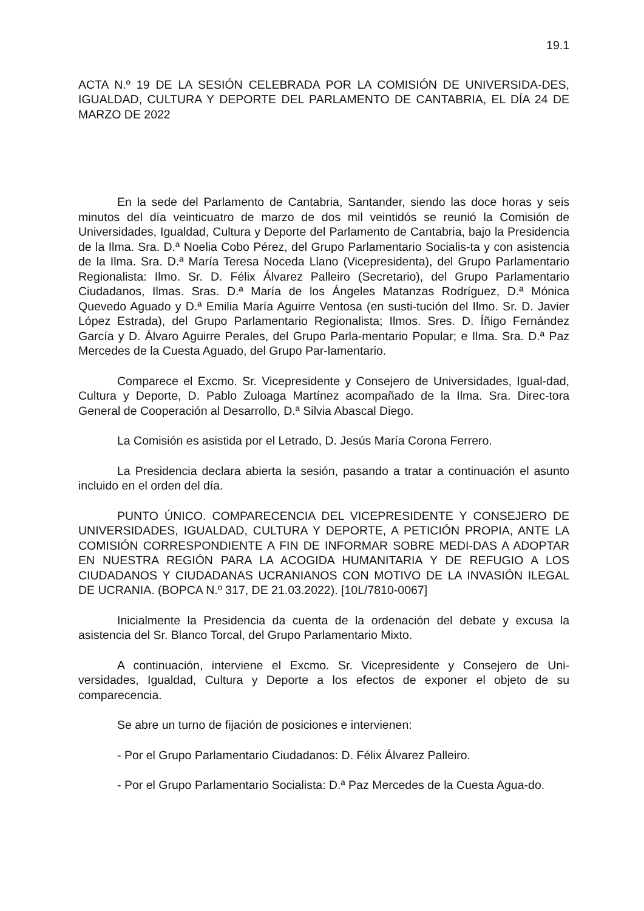19.1
ACTA N.º 19 DE LA SESIÓN CELEBRADA POR LA COMISIÓN DE UNIVERSIDA-DES, IGUALDAD, CULTURA Y DEPORTE DEL PARLAMENTO DE CANTABRIA, EL DÍA 24 DE MARZO DE 2022
En la sede del Parlamento de Cantabria, Santander, siendo las doce horas y seis minutos del día veinticuatro de marzo de dos mil veintidós se reunió la Comisión de Universidades, Igualdad, Cultura y Deporte del Parlamento de Cantabria, bajo la Presidencia de la Ilma. Sra. D.ª Noelia Cobo Pérez, del Grupo Parlamentario Socialis-ta y con asistencia de la Ilma. Sra. D.ª María Teresa Noceda Llano (Vicepresidenta), del Grupo Parlamentario Regionalista: Ilmo. Sr. D. Félix Álvarez Palleiro (Secretario), del Grupo Parlamentario Ciudadanos, Ilmas. Sras. D.ª María de los Ángeles Matanzas Rodríguez, D.ª Mónica Quevedo Aguado y D.ª Emilia María Aguirre Ventosa (en susti-tución del Ilmo. Sr. D. Javier López Estrada), del Grupo Parlamentario Regionalista; Ilmos. Sres. D. Íñigo Fernández García y D. Álvaro Aguirre Perales, del Grupo Parla-mentario Popular; e Ilma. Sra. D.ª Paz Mercedes de la Cuesta Aguado, del Grupo Par-lamentario.
Comparece el Excmo. Sr. Vicepresidente y Consejero de Universidades, Igual-dad, Cultura y Deporte, D. Pablo Zuloaga Martínez acompañado de la Ilma. Sra. Direc-tora General de Cooperación al Desarrollo, D.ª Silvia Abascal Diego.
La Comisión es asistida por el Letrado, D. Jesús María Corona Ferrero.
La Presidencia declara abierta la sesión, pasando a tratar a continuación el asunto incluido en el orden del día.
PUNTO ÚNICO. COMPARECENCIA DEL VICEPRESIDENTE Y CONSEJERO DE UNIVERSIDADES, IGUALDAD, CULTURA Y DEPORTE, A PETICIÓN PROPIA, ANTE LA COMISIÓN CORRESPONDIENTE A FIN DE INFORMAR SOBRE MEDI-DAS A ADOPTAR EN NUESTRA REGIÓN PARA LA ACOGIDA HUMANITARIA Y DE REFUGIO A LOS CIUDADANOS Y CIUDADANAS UCRANIANOS CON MOTIVO DE LA INVASIÓN ILEGAL DE UCRANIA. (BOPCA N.º 317, DE 21.03.2022). [10L/7810-0067]
Inicialmente la Presidencia da cuenta de la ordenación del debate y excusa la asistencia del Sr. Blanco Torcal, del Grupo Parlamentario Mixto.
A continuación, interviene el Excmo. Sr. Vicepresidente y Consejero de Uni-versidades, Igualdad, Cultura y Deporte a los efectos de exponer el objeto de su comparecencia.
Se abre un turno de fijación de posiciones e intervienen:
- Por el Grupo Parlamentario Ciudadanos: D. Félix Álvarez Palleiro.
- Por el Grupo Parlamentario Socialista: D.ª Paz Mercedes de la Cuesta Agua-do.